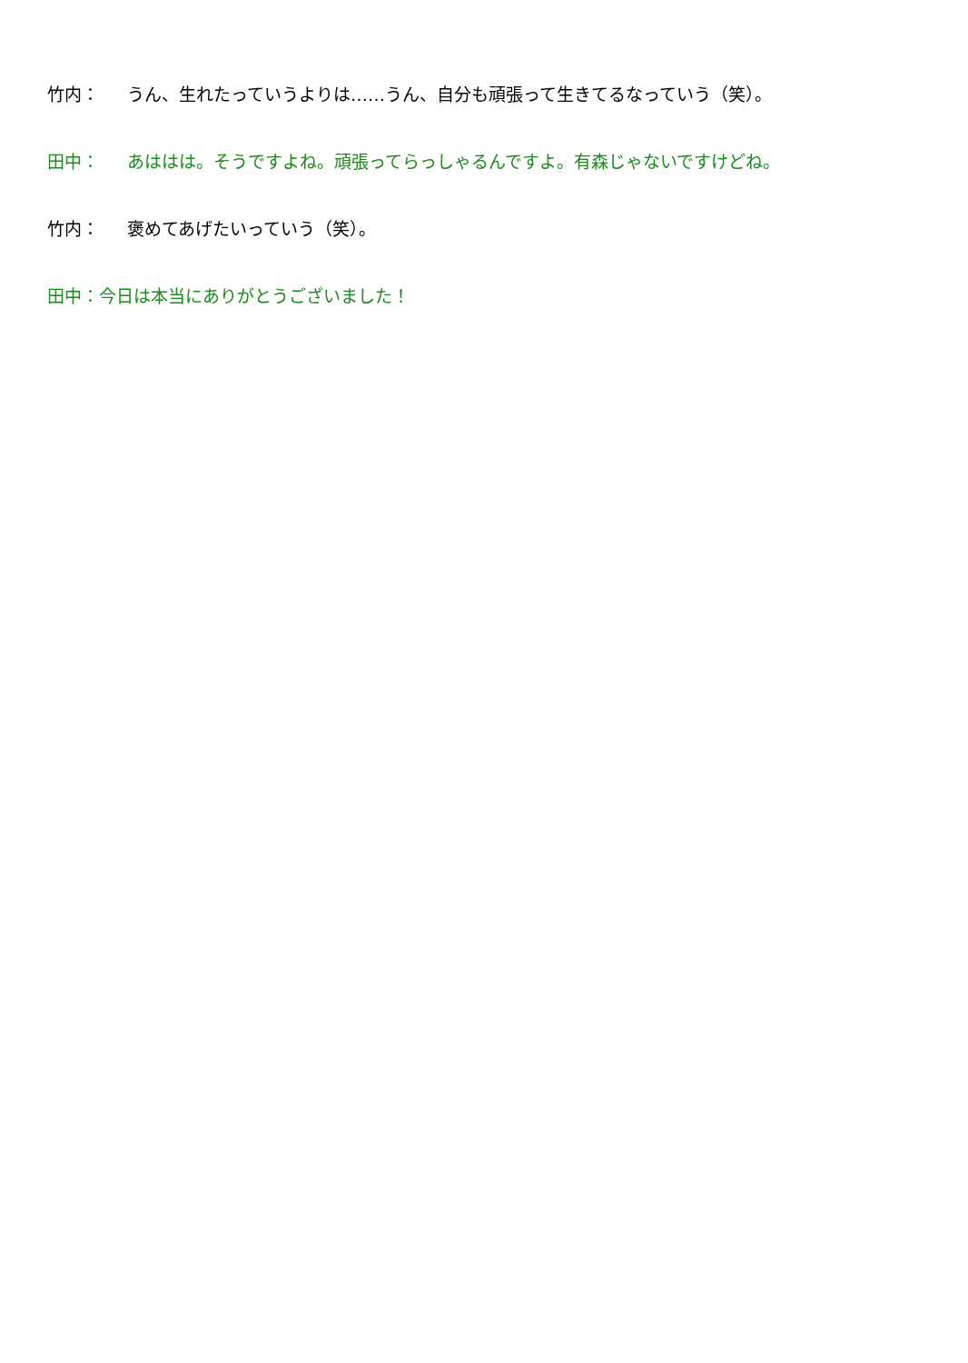竹内： うん、生れたっていうよりは……うん、自分も頑張って生きてるなっていう（笑）。
田中： あははは。そうですよね。頑張ってらっしゃるんですよ。有森じゃないですけどね。
竹内： 褒めてあげたいっていう（笑）。
田中：今日は本当にありがとうございました！